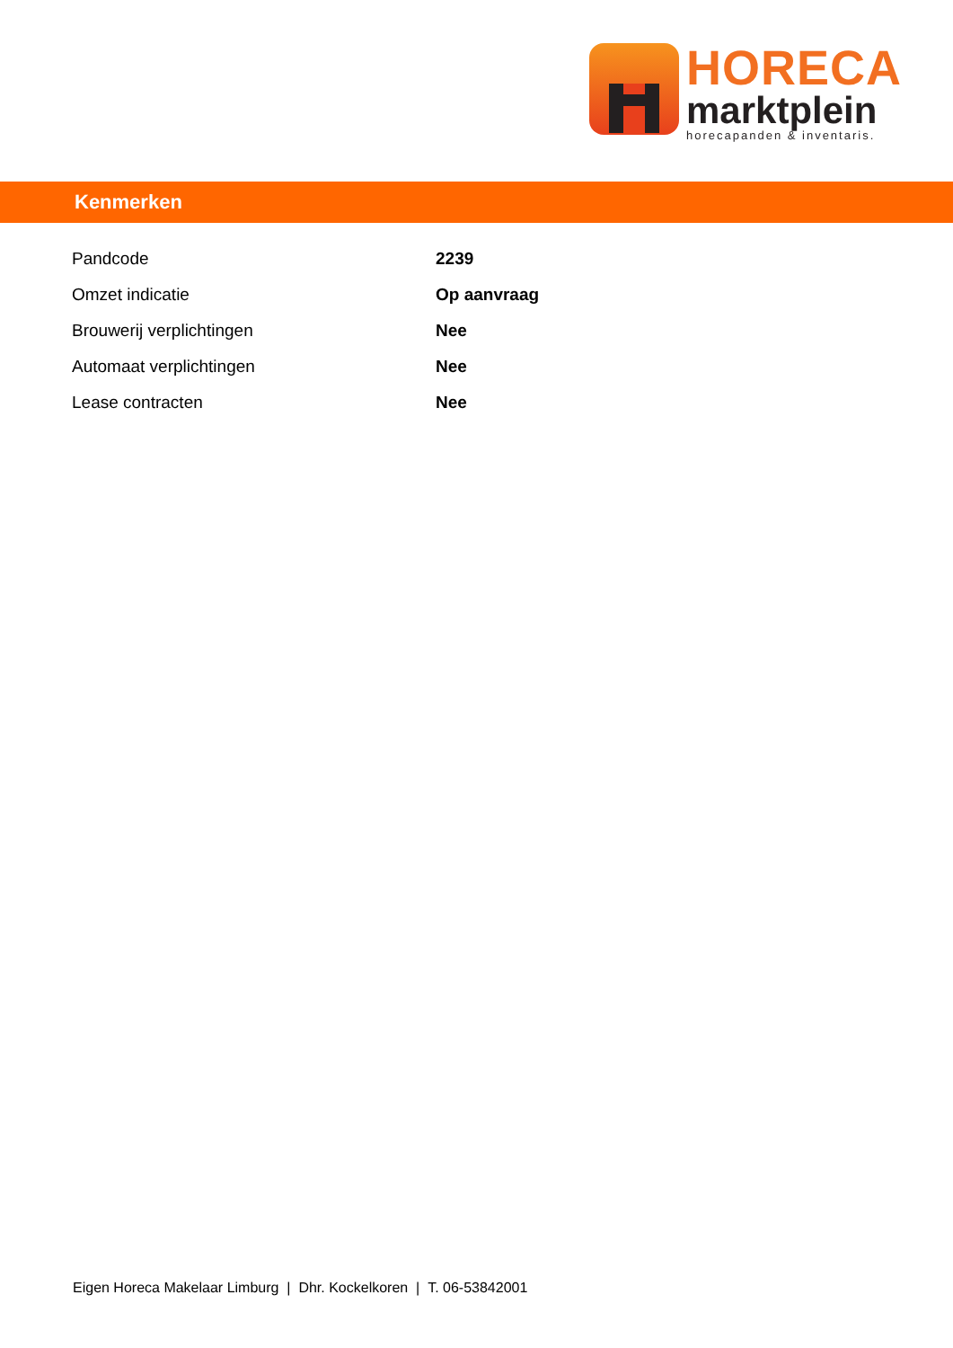HORECA
marktplein
horecapanden & inventaris.
Kenmerken
| Pandcode | 2239 |
| Omzet indicatie | Op aanvraag |
| Brouwerij verplichtingen | Nee |
| Automaat verplichtingen | Nee |
| Lease contracten | Nee |
Eigen Horeca Makelaar Limburg | Dhr. Kockelkoren | T. 06-53842001